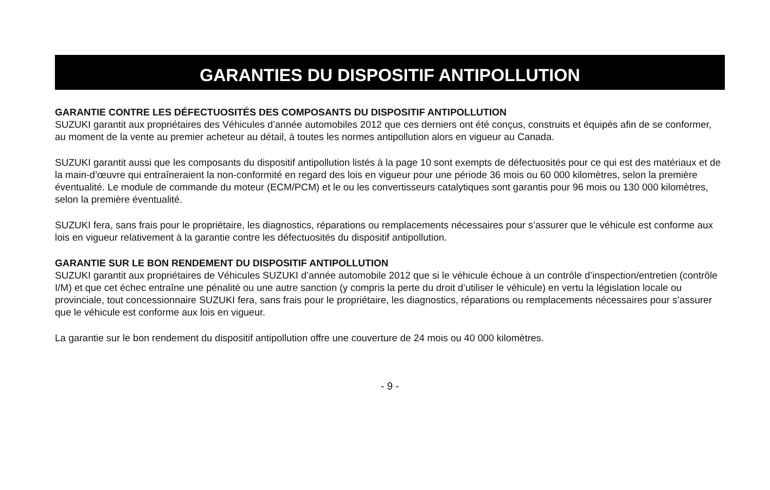GARANTIES DU DISPOSITIF ANTIPOLLUTION
GARANTIE CONTRE LES DÉFECTUOSITÉS DES COMPOSANTS DU DISPOSITIF ANTIPOLLUTION
SUZUKI garantit aux propriétaires des Véhicules d’année automobiles 2012 que ces derniers ont été conçus, construits et équipés afin de se conformer, au moment de la vente au premier acheteur au détail, à toutes les normes antipollution alors en vigueur au Canada.
SUZUKI garantit aussi que les composants du dispositif antipollution listés à la page 10 sont exempts de défectuosités pour ce qui est des matériaux et de la main-d’œuvre qui entraîneraient la non-conformité en regard des lois en vigueur pour une période 36 mois ou 60 000 kilomètres, selon la première éventualité. Le module de commande du moteur (ECM/PCM) et le ou les convertisseurs catalytiques sont garantis pour 96 mois ou 130 000 kilomètres, selon la première éventualité.
SUZUKI fera, sans frais pour le propriétaire, les diagnostics, réparations ou remplacements nécessaires pour s’assurer que le véhicule est conforme aux lois en vigueur relativement à la garantie contre les défectuosités du dispositif antipollution.
GARANTIE SUR LE BON RENDEMENT DU DISPOSITIF ANTIPOLLUTION
SUZUKI garantit aux propriétaires de Véhicules SUZUKI d’année automobile 2012 que si le véhicule échoue à un contrôle d’inspection/entretien (contrôle I/M) et que cet échec entraîne une pénalité ou une autre sanction (y compris la perte du droit d’utiliser le véhicule) en vertu la législation locale ou provinciale, tout concessionnaire SUZUKI fera, sans frais pour le propriétaire, les diagnostics, réparations ou remplacements nécessaires pour s’assurer que le véhicule est conforme aux lois en vigueur.
La garantie sur le bon rendement du dispositif antipollution offre une couverture de 24 mois ou 40 000 kilomètres.
- 9 -